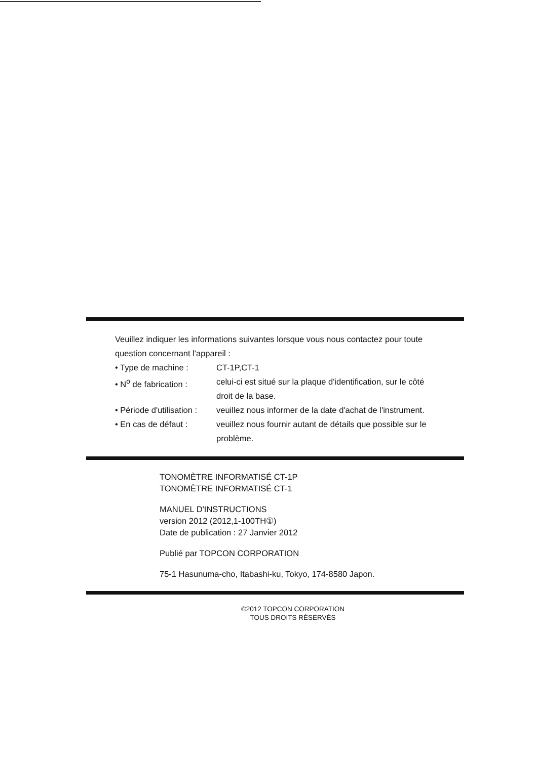Veuillez indiquer les informations suivantes lorsque vous nous contactez pour toute question concernant l'appareil :
• Type de machine : CT-1P,CT-1
• N<sup>o</sup> de fabrication :
celui-ci est situé sur la plaque d'identification, sur le côté droit de la base.
• Période d'utilisation :
veuillez nous informer de la date d'achat de l'instrument.
• En cas de défaut : veuillez nous fournir autant de détails que possible sur le problème.
TONOMÈTRE INFORMATISÉ CT-1P
TONOMÈTRE INFORMATISÉ CT-1
MANUEL D'INSTRUCTIONS
version 2012 (2012,1-100TH①)
Date de publication : 27 Janvier 2012
Publié par TOPCON CORPORATION
75-1 Hasunuma-cho, Itabashi-ku, Tokyo, 174-8580 Japon.
©2012 TOPCON CORPORATION
TOUS DROITS RÉSERVÉS